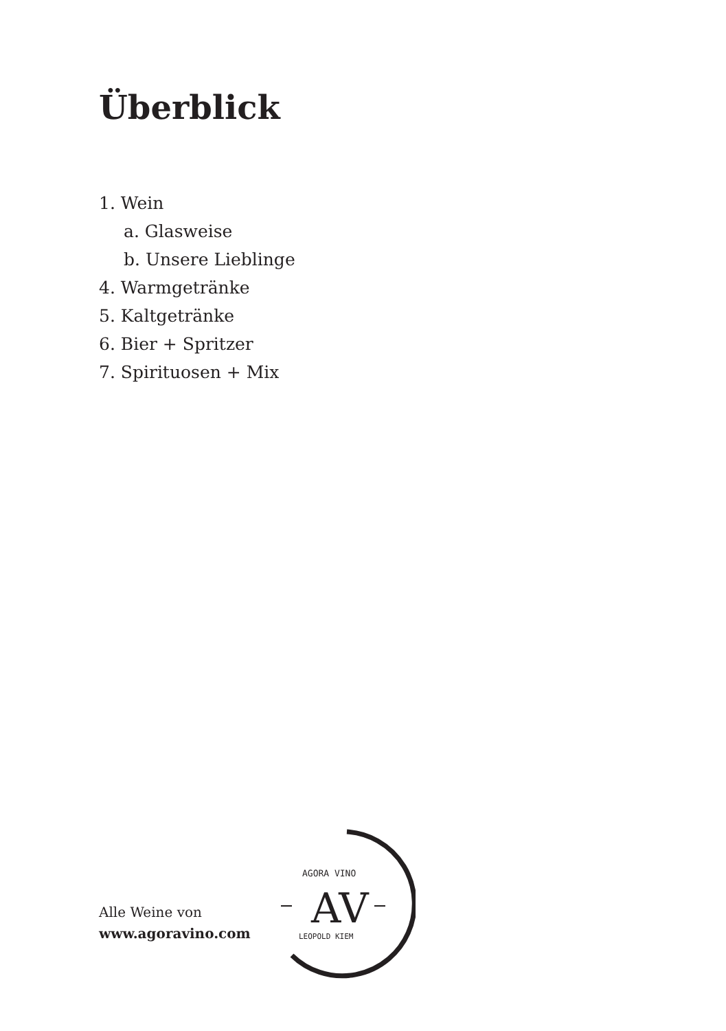Überblick
1. Wein
a. Glasweise
b. Unsere Lieblinge
4. Warmgetränke
5. Kaltgetränke
6. Bier + Spritzer
7. Spirituosen + Mix
Alle Weine von
www.agoravino.com
AGORA VINO
AV
LEOPOLD KIEM